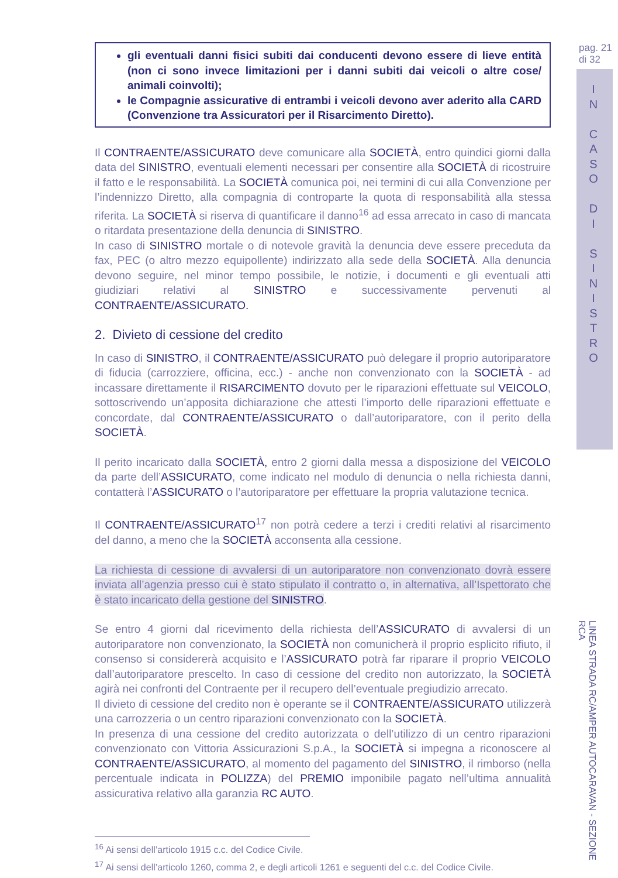pag. 21
di 32
I
N
C
A
S
O
D
I
S
I
N
I
S
T
R
O
LINEA STRADA RC/AMPER AUTOCARAVAN - SEZIONE RCA
gli eventuali danni fisici subiti dai conducenti devono essere di lieve entità (non ci sono invece limitazioni per i danni subiti dai veicoli o altre cose/ animali coinvolti);
le Compagnie assicurative di entrambi i veicoli devono aver aderito alla CARD (Convenzione tra Assicuratori per il Risarcimento Diretto).
Il CONTRAENTE/ASSICURATO deve comunicare alla SOCIETÀ, entro quindici giorni dalla data del SINISTRO, eventuali elementi necessari per consentire alla SOCIETÀ di ricostruire il fatto e le responsabilità. La SOCIETÀ comunica poi, nei termini di cui alla Convenzione per l’indennizzo Diretto, alla compagnia di controparte la quota di responsabilità alla stessa riferita. La SOCIETÀ si riserva di quantificare il danno<sup>16</sup> ad essa arrecato in caso di mancata o ritardata presentazione della denuncia di SINISTRO.
In caso di SINISTRO mortale o di notevole gravità la denuncia deve essere preceduta da fax, PEC (o altro mezzo equipollente) indirizzato alla sede della SOCIETÀ. Alla denuncia devono seguire, nel minor tempo possibile, le notizie, i documenti e gli eventuali atti giudiziari relativi al SINISTRO e successivamente pervenuti al CONTRAENTE/ASSICURATO.
2. Divieto di cessione del credito
In caso di SINISTRO, il CONTRAENTE/ASSICURATO può delegare il proprio autoriparatore di fiducia (carrozziere, officina, ecc.) - anche non convenzionato con la SOCIETÀ - ad incassare direttamente il RISARCIMENTO dovuto per le riparazioni effettuate sul VEICOLO, sottoscrivendo un’apposita dichiarazione che attesti l’importo delle riparazioni effettuate e concordate, dal CONTRAENTE/ASSICURATO o dall’autoriparatore, con il perito della SOCIETÀ.
Il perito incaricato dalla SOCIETÀ, entro 2 giorni dalla messa a disposizione del VEICOLO da parte dell’ASSICURATO, come indicato nel modulo di denuncia o nella richiesta danni, contatterà l’ASSICURATO o l’autoriparatore per effettuare la propria valutazione tecnica.
Il CONTRAENTE/ASSICURATO<sup>17</sup> non potrà cedere a terzi i crediti relativi al risarcimento del danno, a meno che la SOCIETÀ acconsenta alla cessione.
La richiesta di cessione di avvalersi di un autoriparatore non convenzionato dovrà essere inviata all’agenzia presso cui è stato stipulato il contratto o, in alternativa, all’Ispettorato che è stato incaricato della gestione del SINISTRO.
Se entro 4 giorni dal ricevimento della richiesta dell’ASSICURATO di avvalersi di un autoriparatore non convenzionato, la SOCIETÀ non comunicherà il proprio esplicito rifiuto, il consenso si considererà acquisito e l’ASSICURATO potrà far riparare il proprio VEICOLO dall’autoriparatore prescelto. In caso di cessione del credito non autorizzato, la SOCIETÀ agirà nei confronti del Contraente per il recupero dell’eventuale pregiudizio arrecato.
Il divieto di cessione del credito non è operante se il CONTRAENTE/ASSICURATO utilizzerà una carrozzeria o un centro riparazioni convenzionato con la SOCIETÀ.
In presenza di una cessione del credito autorizzata o dell’utilizzo di un centro riparazioni convenzionato con Vittoria Assicurazioni S.p.A., la SOCIETÀ si impegna a riconoscere al CONTRAENTE/ASSICURATO, al momento del pagamento del SINISTRO, il rimborso (nella percentuale indicata in POLIZZA) del PREMIO imponibile pagato nell’ultima annualità assicurativa relativo alla garanzia RC AUTO.
<sup>16</sup> Ai sensi dell’articolo 1915 c.c. del Codice Civile.
<sup>17</sup> Ai sensi dell’articolo 1260, comma 2, e degli articoli 1261 e seguenti del c.c. del Codice Civile.